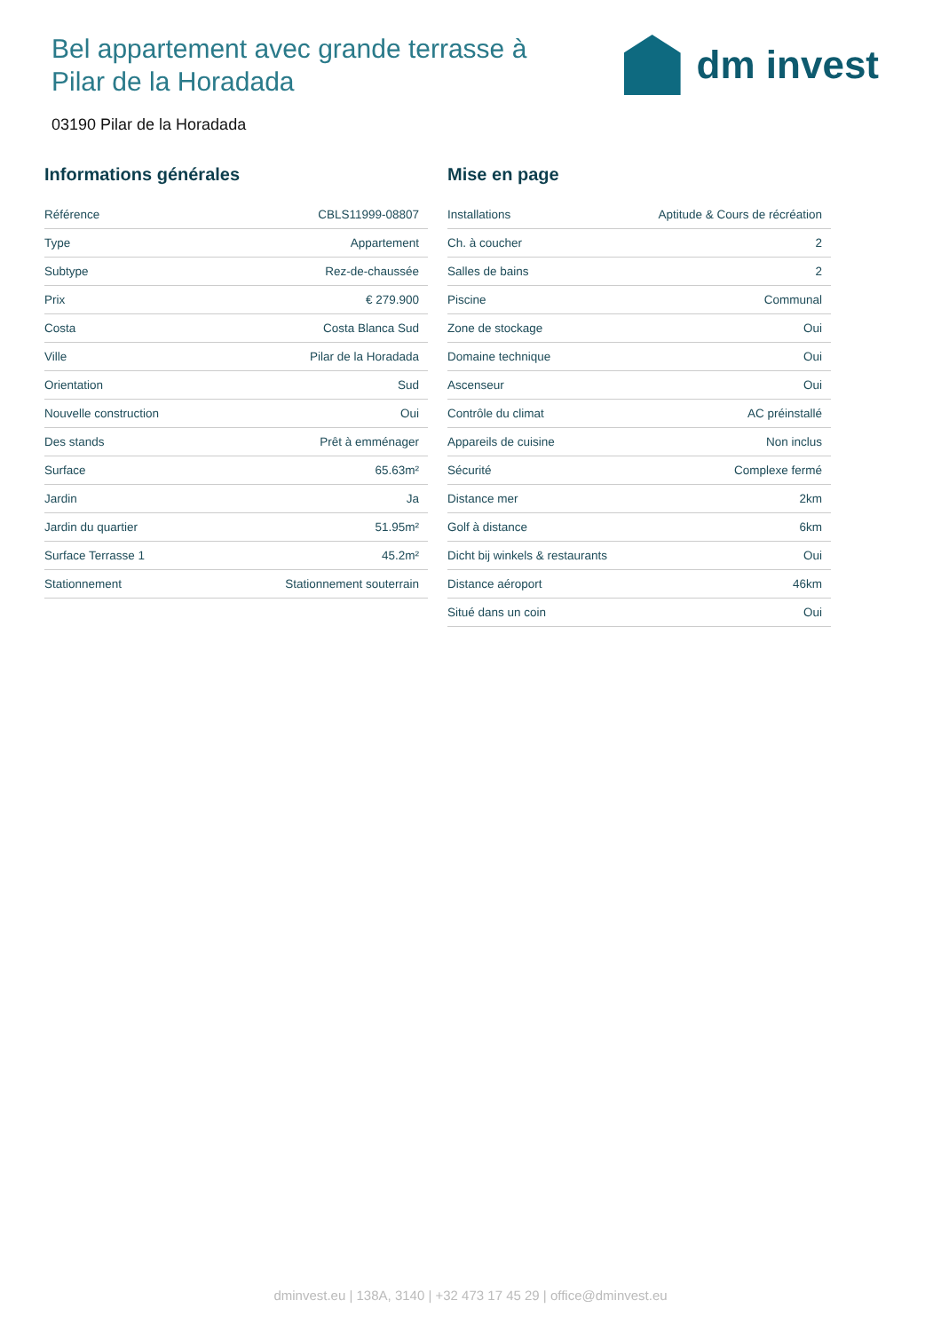Bel appartement avec grande terrasse à Pilar de la Horadada
dm invest
03190 Pilar de la Horadada
Informations générales
| Référence | CBLS11999-08807 |
| Type | Appartement |
| Subtype | Rez-de-chaussée |
| Prix | € 279.900 |
| Costa | Costa Blanca Sud |
| Ville | Pilar de la Horadada |
| Orientation | Sud |
| Nouvelle construction | Oui |
| Des stands | Prêt à emménager |
| Surface | 65.63m² |
| Jardin | Ja |
| Jardin du quartier | 51.95m² |
| Surface Terrasse 1 | 45.2m² |
| Stationnement | Stationnement souterrain |
Mise en page
| Installations | Aptitude & Cours de récréation |
| Ch. à coucher | 2 |
| Salles de bains | 2 |
| Piscine | Communal |
| Zone de stockage | Oui |
| Domaine technique | Oui |
| Ascenseur | Oui |
| Contrôle du climat | AC préinstallé |
| Appareils de cuisine | Non inclus |
| Sécurité | Complexe fermé |
| Distance mer | 2km |
| Golf à distance | 6km |
| Dicht bij winkels & restaurants | Oui |
| Distance aéroport | 46km |
| Situé dans un coin | Oui |
dminvest.eu | 138A, 3140 | +32 473 17 45 29 | office@dminvest.eu